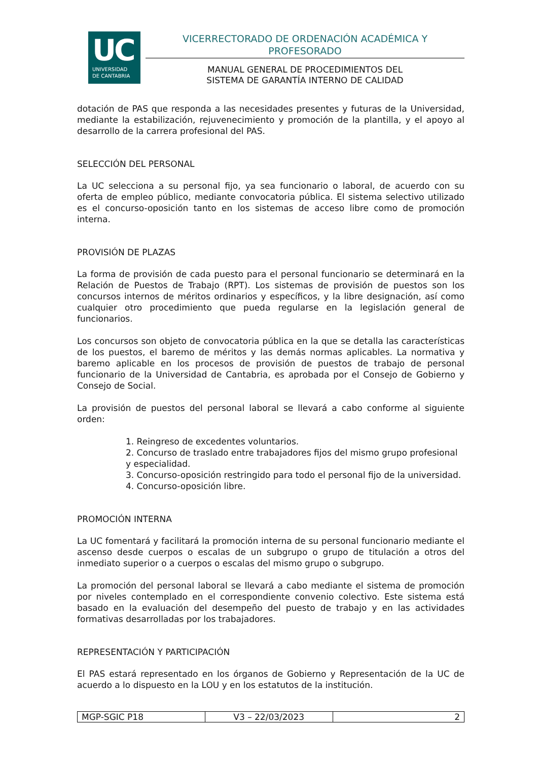UC
UNIVERSIDAD
DE CANTABRIA
VICERRECTORADO DE ORDENACIÓN ACADÉMICA Y PROFESORADO
MANUAL GENERAL DE PROCEDIMIENTOS DEL
SISTEMA DE GARANTÍA INTERNO DE CALIDAD
dotación de PAS que responda a las necesidades presentes y futuras de la Universidad, mediante la estabilización, rejuvenecimiento y promoción de la plantilla, y el apoyo al desarrollo de la carrera profesional del PAS.
SELECCIÓN DEL PERSONAL
La UC selecciona a su personal fijo, ya sea funcionario o laboral, de acuerdo con su oferta de empleo público, mediante convocatoria pública. El sistema selectivo utilizado es el concurso-oposición tanto en los sistemas de acceso libre como de promoción interna.
PROVISIÓN DE PLAZAS
La forma de provisión de cada puesto para el personal funcionario se determinará en la Relación de Puestos de Trabajo (RPT). Los sistemas de provisión de puestos son los concursos internos de méritos ordinarios y específicos, y la libre designación, así como cualquier otro procedimiento que pueda regularse en la legislación general de funcionarios.
Los concursos son objeto de convocatoria pública en la que se detalla las características de los puestos, el baremo de méritos y las demás normas aplicables. La normativa y baremo aplicable en los procesos de provisión de puestos de trabajo de personal funcionario de la Universidad de Cantabria, es aprobada por el Consejo de Gobierno y Consejo de Social.
La provisión de puestos del personal laboral se llevará a cabo conforme al siguiente orden:
1. Reingreso de excedentes voluntarios.
2. Concurso de traslado entre trabajadores fijos del mismo grupo profesional y especialidad.
3. Concurso-oposición restringido para todo el personal fijo de la universidad.
4. Concurso-oposición libre.
PROMOCIÓN INTERNA
La UC fomentará y facilitará la promoción interna de su personal funcionario mediante el ascenso desde cuerpos o escalas de un subgrupo o grupo de titulación a otros del inmediato superior o a cuerpos o escalas del mismo grupo o subgrupo.
La promoción del personal laboral se llevará a cabo mediante el sistema de promoción por niveles contemplado en el correspondiente convenio colectivo. Este sistema está basado en la evaluación del desempeño del puesto de trabajo y en las actividades formativas desarrolladas por los trabajadores.
REPRESENTACIÓN Y PARTICIPACIÓN
El PAS estará representado en los órganos de Gobierno y Representación de la UC de acuerdo a lo dispuesto en la LOU y en los estatutos de la institución.
| MGP-SGIC P18 | V3 – 22/03/2023 | 2 |